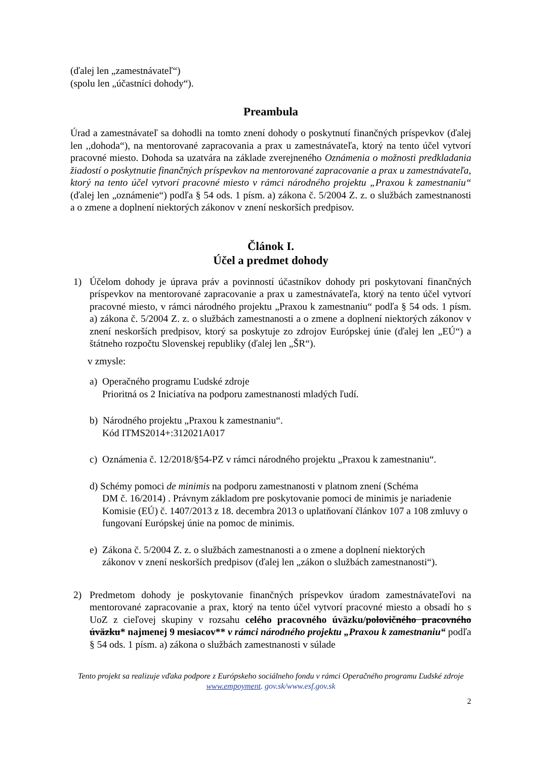(ďalej len „zamestnávateľ“)
(spolu len „účastníci dohody“).
Preambula
Úrad a zamestnávateľ sa dohodli na tomto znení dohody o poskytnutí finančných príspevkov (ďalej len ,,dohoda“), na mentorované zapracovania a prax u zamestnávateľa, ktorý na tento účel vytvorí pracovné miesto. Dohoda sa uzatvára na základe zverejneného Oznámenia o možnosti predkladania žiadostí o poskytnutie finančných príspevkov na mentorované zapracovanie a prax u zamestnávateľa, ktorý na tento účel vytvorí pracovné miesto v rámci národného projektu „Praxou k zamestnaniu“ (ďalej len „oznámenie“) podľa § 54 ods. 1 písm. a) zákona č. 5/2004 Z. z. o službách zamestnanosti a o zmene a doplnení niektorých zákonov v znení neskorších predpisov.
Článok I.
Účel a predmet dohody
1) Účelom dohody je úprava práv a povinností účastníkov dohody pri poskytovaní finančných príspevkov na mentorované zapracovanie a prax u zamestnávateľa, ktorý na tento účel vytvorí pracovné miesto, v rámci národného projektu „Praxou k zamestnaniu“ podľa § 54 ods. 1 písm. a) zákona č. 5/2004 Z. z. o službách zamestnanosti a o zmene a doplnení niektorých zákonov v znení neskorších predpisov, ktorý sa poskytuje zo zdrojov Európskej únie (ďalej len „EÚ“) a štátneho rozpočtu Slovenskej republiky (ďalej len „ŠR“).
v zmysle:
a) Operačného programu Ľudské zdroje
Prioritná os 2 Iniciatíva na podporu zamestnanosti mladých ľudí.
b) Národného projektu „Praxou k zamestnaniu“.
Kód ITMS2014+:312021A017
c) Oznámenia č. 12/2018/§54-PZ v rámci národného projektu „Praxou k zamestnaniu“.
d) Schémy pomoci de minimis na podporu zamestnanosti v platnom znení (Schéma
DM č. 16/2014) . Právnym základom pre poskytovanie pomoci de minimis je nariadenie Komisie (EÚ) č. 1407/2013 z 18. decembra 2013 o uplatňovaní článkov 107 a 108 zmluvy o fungovaní Európskej únie na pomoc de minimis.
e) Zákona č. 5/2004 Z. z. o službách zamestnanosti a o zmene a doplnení niektorých
zákonov v znení neskorších predpisov (ďalej len „zákon o službách zamestnanosti“).
2) Predmetom dohody je poskytovanie finančných príspevkov úradom zamestnávateľovi na mentorované zapracovanie a prax, ktorý na tento účel vytvorí pracovné miesto a obsadí ho s UoZ z cieľovej skupiny v rozsahu celého pracovného úväzku/polovičného pracovného úväzku* najmenej 9 mesiacov** v rámci národného projektu „Praxou k zamestnaniu“ podľa § 54 ods. 1 písm. a) zákona o službách zamestnanosti v súlade
Tento projekt sa realizuje vďaka podpore z Európskeho sociálneho fondu v rámci Operačného programu Ľudské zdroje
www.empoyment. gov.sk/www.esf.gov.sk
2